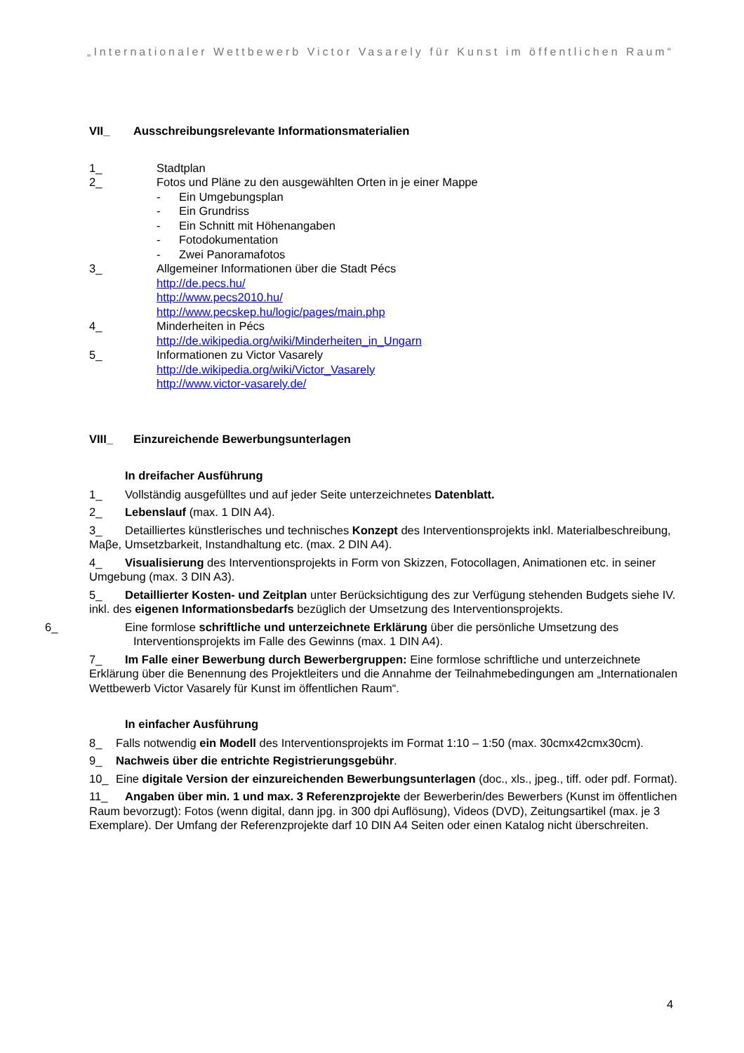„Internationaler Wettbewerb Victor Vasarely für Kunst im öffentlichen Raum“
VII_ Ausschreibungsrelevante Informationsmaterialien
1_ Stadtplan
2_ Fotos und Pläne zu den ausgewählten Orten in je einer Mappe
-
Ein Umgebungsplan
-
Ein Grundriss
-
Ein Schnitt mit Höhenangaben
-
Fotodokumentation
-
Zwei Panoramafotos
3_ Allgemeiner Informationen über die Stadt Pécs
http://de.pecs.hu/
http://www.pecs2010.hu/
http://www.pecskep.hu/logic/pages/main.php
4_ Minderheiten in Pécs
http://de.wikipedia.org/wiki/Minderheiten_in_Ungarn
5_ Informationen zu Victor Vasarely
http://de.wikipedia.org/wiki/Victor_Vasarely
http://www.victor-vasarely.de/
VIII_ Einzureichende Bewerbungsunterlagen
In dreifacher Ausführung
1_ Vollständig ausgefülltes und auf jeder Seite unterzeichnetes Datenblatt.
2_ Lebenslauf (max. 1 DIN A4).
3_ Detailliertes künstlerisches und technisches Konzept des Interventionsprojekts inkl. Materialbeschreibung, Maβe, Umsetzbarkeit, Instandhaltung etc. (max. 2 DIN A4).
4_ Visualisierung des Interventionsprojekts in Form von Skizzen, Fotocollagen, Animationen etc. in seiner Umgebung (max. 3 DIN A3).
5_ Detaillierter Kosten- und Zeitplan unter Berücksichtigung des zur Verfügung stehenden Budgets siehe IV. inkl. des eigenen Informationsbedarfs bezüglich der Umsetzung des Interventionsprojekts.
6_ Eine formlose schriftliche und unterzeichnete Erklärung über die persönliche Umsetzung des Interventionsprojekts im Falle des Gewinns (max. 1 DIN A4).
7_ Im Falle einer Bewerbung durch Bewerbergruppen: Eine formlose schriftliche und unterzeichnete Erklärung über die Benennung des Projektleiters und die Annahme der Teilnahmebedingungen am „Internationalen Wettbewerb Victor Vasarely für Kunst im öffentlichen Raum“.
In einfacher Ausführung
8_ Falls notwendig ein Modell des Interventionsprojekts im Format 1:10 – 1:50 (max. 30cmx42cmx30cm).
9_ Nachweis über die entrichte Registrierungsgebühr.
10_ Eine digitale Version der einzureichenden Bewerbungsunterlagen (doc., xls., jpeg., tiff. oder pdf. Format).
11_ Angaben über min. 1 und max. 3 Referenzprojekte der Bewerberin/des Bewerbers (Kunst im öffentlichen Raum bevorzugt): Fotos (wenn digital, dann jpg. in 300 dpi Auflösung), Videos (DVD), Zeitungsartikel (max. je 3 Exemplare). Der Umfang der Referenzprojekte darf 10 DIN A4 Seiten oder einen Katalog nicht überschreiten.
4